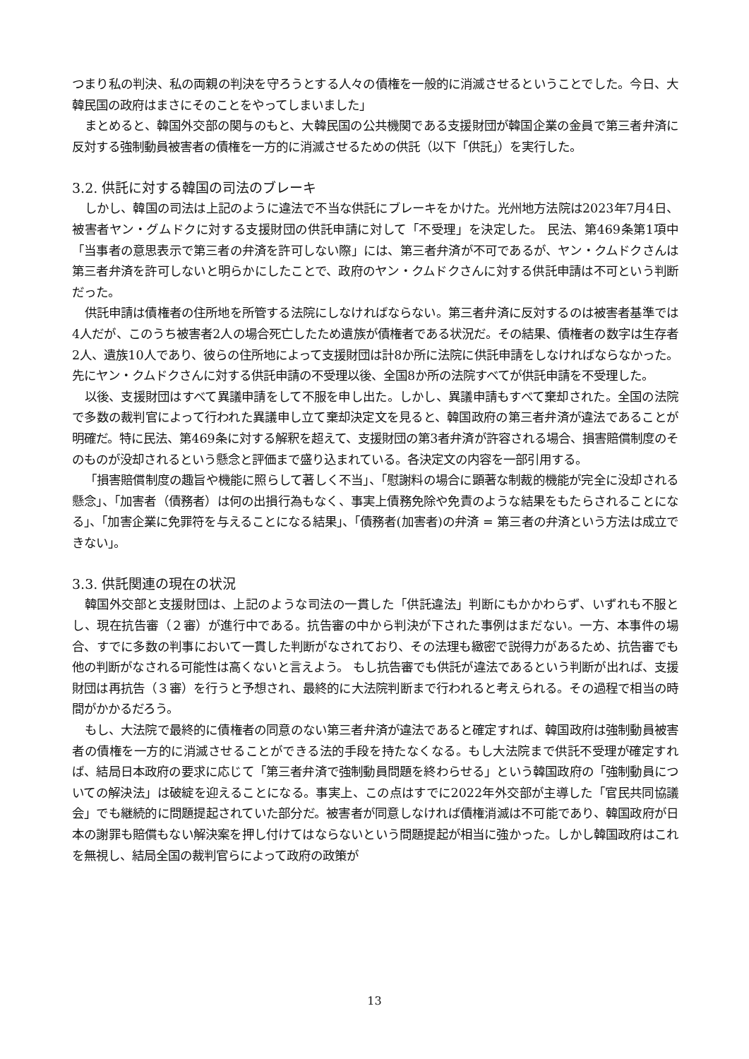つまり私の判決、私の両親の判決を守ろうとする人々の債権を一般的に消滅させるということでした。今日、大韓民国の政府はまさにそのことをやってしまいました」
まとめると、韓国外交部の関与のもと、大韓民国の公共機関である支援財団が韓国企業の金員で第三者弁済に反対する強制動員被害者の債権を一方的に消滅させるための供託（以下「供託」）を実行した。
3.2. 供託に対する韓国の司法のブレーキ
しかし、韓国の司法は上記のように違法で不当な供託にブレーキをかけた。光州地方法院は2023年7月4日、被害者ヤン・グムドクに対する支援財団の供託申請に対して「不受理」を決定した。 民法、第469条第1項中「当事者の意思表示で第三者の弁済を許可しない際」には、第三者弁済が不可であるが、ヤン・クムドクさんは第三者弁済を許可しないと明らかにしたことで、政府のヤン・クムドクさんに対する供託申請は不可という判断だった。
供託申請は債権者の住所地を所管する法院にしなければならない。第三者弁済に反対するのは被害者基準では4人だが、このうち被害者2人の場合死亡したため遺族が債権者である状況だ。その結果、債権者の数字は生存者2人、遺族10人であり、彼らの住所地によって支援財団は計8か所に法院に供託申請をしなければならなかった。先にヤン・クムドクさんに対する供託申請の不受理以後、全国8か所の法院すべてが供託申請を不受理した。
以後、支援財団はすべて異議申請をして不服を申し出た。しかし、異議申請もすべて棄却された。全国の法院で多数の裁判官によって行われた異議申し立て棄却決定文を見ると、韓国政府の第三者弁済が違法であることが明確だ。特に民法、第469条に対する解釈を超えて、支援財団の第3者弁済が許容される場合、損害賠償制度のそのものが没却されるという懸念と評価まで盛り込まれている。各決定文の内容を一部引用する。
「損害賠償制度の趣旨や機能に照らして著しく不当」、「慰謝料の場合に顕著な制裁的機能が完全に没却される懸念」、「加害者（債務者）は何の出損行為もなく、事実上債務免除や免責のような結果をもたらされることになる」、「加害企業に免罪符を与えることになる結果」、「債務者(加害者)の弁済 = 第三者の弁済という方法は成立できない」。
3.3. 供託関連の現在の状況
韓国外交部と支援財団は、上記のような司法の一貫した「供託違法」判断にもかかわらず、いずれも不服とし、現在抗告審（２審）が進行中である。抗告審の中から判決が下された事例はまだない。一方、本事件の場合、すでに多数の判事において一貫した判断がなされており、その法理も緻密で説得力があるため、抗告審でも他の判断がなされる可能性は高くないと言えよう。 もし抗告審でも供託が違法であるという判断が出れば、支援財団は再抗告（３審）を行うと予想され、最終的に大法院判断まで行われると考えられる。その過程で相当の時間がかかるだろう。
もし、大法院で最終的に債権者の同意のない第三者弁済が違法であると確定すれば、韓国政府は強制動員被害者の債権を一方的に消滅させることができる法的手段を持たなくなる。もし大法院まで供託不受理が確定すれば、結局日本政府の要求に応じて「第三者弁済で強制動員問題を終わらせる」という韓国政府の「強制動員についての解決法」は破綻を迎えることになる。事実上、この点はすでに2022年外交部が主導した「官民共同協議会」でも継続的に問題提起されていた部分だ。被害者が同意しなければ債権消滅は不可能であり、韓国政府が日本の謝罪も賠償もない解決案を押し付けてはならないという問題提起が相当に強かった。しかし韓国政府はこれを無視し、結局全国の裁判官らによって政府の政策が
13